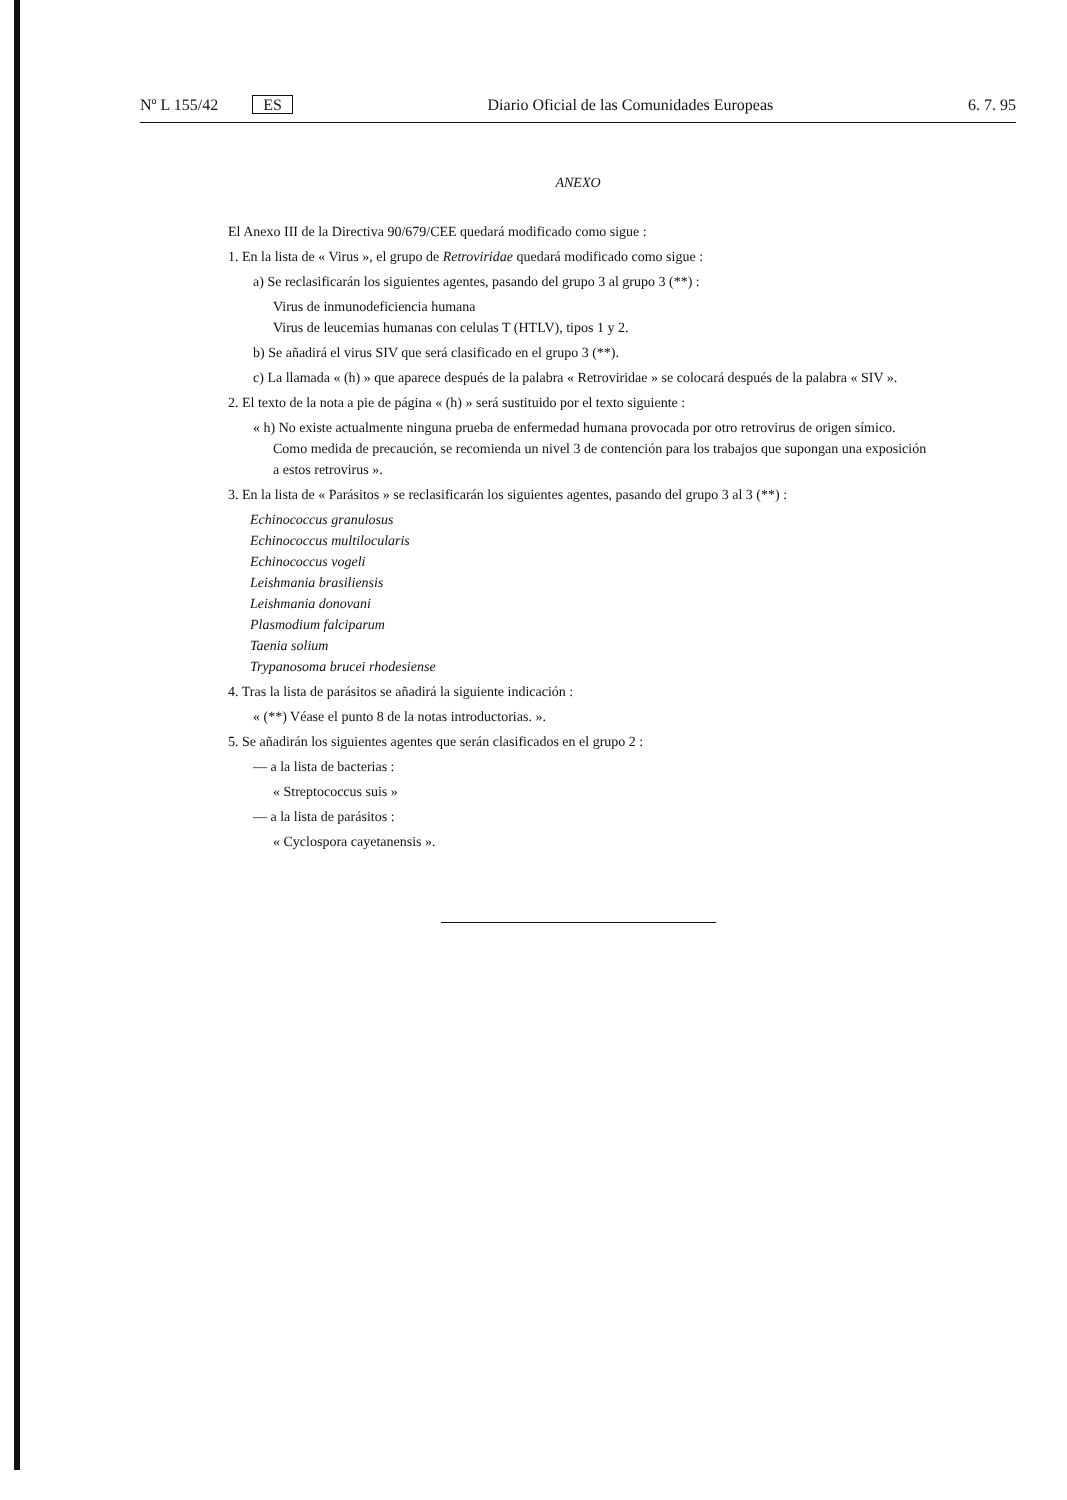Nº L 155/42 ES Diario Oficial de las Comunidades Europeas 6. 7. 95
ANEXO
El Anexo III de la Directiva 90/679/CEE quedará modificado como sigue :
1. En la lista de « Virus », el grupo de Retroviridae quedará modificado como sigue :
a) Se reclasificarán los siguientes agentes, pasando del grupo 3 al grupo 3 (**) :
Virus de inmunodeficiencia humana
Virus de leucemias humanas con celulas T (HTLV), tipos 1 y 2.
b) Se añadirá el virus SIV que será clasificado en el grupo 3 (**).
c) La llamada « (h) » que aparece después de la palabra « Retroviridae » se colocará después de la palabra « SIV ».
2. El texto de la nota a pie de página « (h) » será sustituido por el texto siguiente :
« h) No existe actualmente ninguna prueba de enfermedad humana provocada por otro retrovirus de origen símico. Como medida de precaución, se recomienda un nivel 3 de contención para los trabajos que supongan una exposición a estos retrovirus ».
3. En la lista de « Parásitos » se reclasificarán los siguientes agentes, pasando del grupo 3 al 3 (**) :
Echinococcus granulosus
Echinococcus multilocularis
Echinococcus vogeli
Leishmania brasiliensis
Leishmania donovani
Plasmodium falciparum
Taenia solium
Trypanosoma brucei rhodesiense
4. Tras la lista de parásitos se añadirá la siguiente indicación :
« (**) Véase el punto 8 de la notas introductorias. ».
5. Se añadirán los siguientes agentes que serán clasificados en el grupo 2 :
— a la lista de bacterias :
« Streptococcus suis »
— a la lista de parásitos :
« Cyclospora cayetanensis ».